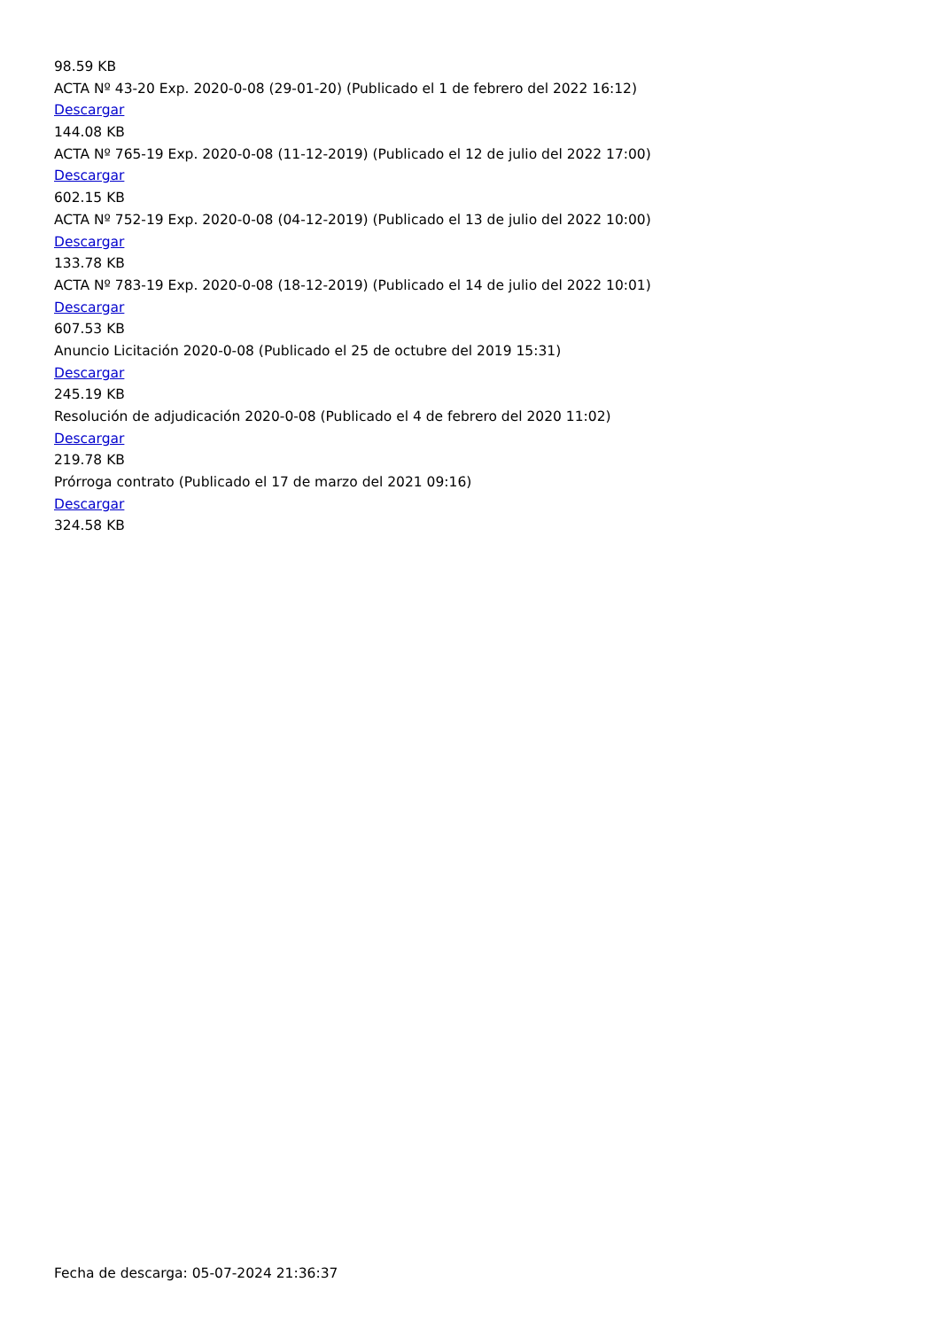98.59 KB
ACTA Nº 43-20 Exp. 2020-0-08 (29-01-20) (Publicado el 1 de febrero del 2022 16:12)
Descargar
144.08 KB
ACTA Nº 765-19 Exp. 2020-0-08 (11-12-2019) (Publicado el 12 de julio del 2022 17:00)
Descargar
602.15 KB
ACTA Nº 752-19 Exp. 2020-0-08 (04-12-2019) (Publicado el 13 de julio del 2022 10:00)
Descargar
133.78 KB
ACTA Nº 783-19 Exp. 2020-0-08 (18-12-2019) (Publicado el 14 de julio del 2022 10:01)
Descargar
607.53 KB
Anuncio Licitación 2020-0-08 (Publicado el 25 de octubre del 2019 15:31)
Descargar
245.19 KB
Resolución de adjudicación 2020-0-08 (Publicado el 4 de febrero del 2020 11:02)
Descargar
219.78 KB
Prórroga contrato (Publicado el 17 de marzo del 2021 09:16)
Descargar
324.58 KB
Fecha de descarga: 05-07-2024 21:36:37